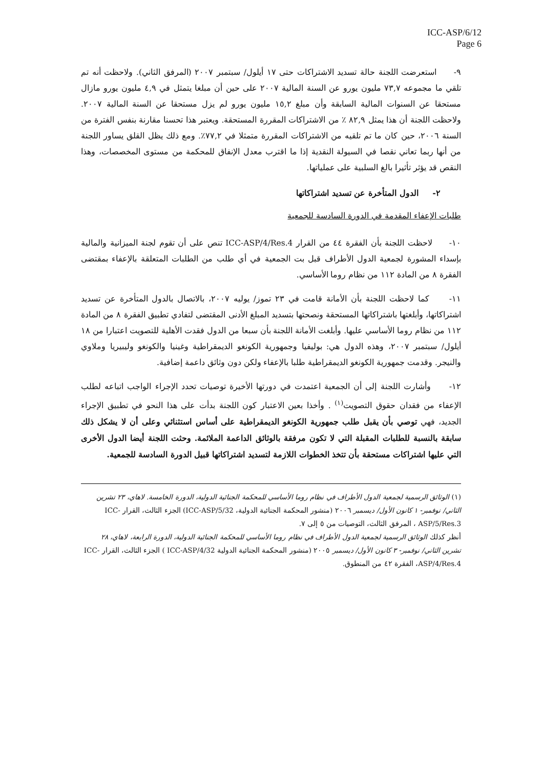ICC-ASP/6/12
Page 6
٩- استعرضت اللجنة حالة تسديد الاشتراكات حتى ١٧ أيلول/ سبتمبر ٢٠٠٧ (المرفق الثاني). ولاحظت أنه تم تلقي ما مجموعه ٧٣,٧ مليون يورو عن السنة المالية ٢٠٠٧ على حين أن مبلغا يتمثل في ٤,٩ مليون يورو مازال مستحقا عن السنوات المالية السابقة وأن مبلغ ١٥,٢ مليون يورو لم يزل مستحقا عن السنة المالية ٢٠٠٧. ولاحظت اللجنة أن هذا يمثل ٨٢,٩ ٪ من الاشتراكات المقررة المستحقة. ويعتبر هذا تحسنا مقارنة بنفس الفترة من السنة ٢٠٠٦، حين كان ما تم تلقيه من الاشتراكات المقررة متمثلا في ٧٧,٢٪. ومع ذلك يظل القلق يساور اللجنة من أنها ربما تعاني نقصا في السيولة النقدية إذا ما اقترب معدل الإنفاق للمحكمة من مستوى المخصصات، وهذا النقص قد يؤثر تأثيرا بالغ السلبية على عملياتها.
٢- الدول المتأخرة عن تسديد اشتراكاتها
طلبات الإعفاء المقدمة في الدورة السادسة للجمعية
١٠- لاحظت اللجنة بأن الفقرة ٤٤ من القرار ICC-ASP/4/Res.4 تنص على أن تقوم لجنة الميزانية والمالية بإسداء المشورة لجمعية الدول الأطراف قبل بت الجمعية في أي طلب من الطلبات المتعلقة بالإعفاء بمقتضى الفقرة ٨ من المادة ١١٢ من نظام روما الأساسي.
١١- كما لاحظت اللجنة بأن الأمانة قامت في ٢٣ تموز/ يوليه ٢٠٠٧، بالاتصال بالدول المتأخرة عن تسديد اشتراكاتها، وأبلغتها باشتراكاتها المستحقة ونصحتها بتسديد المبلغ الأدنى المقتضى لتفادي تطبيق الفقرة ٨ من المادة ١١٢ من نظام روما الأساسي عليها. وأبلغت الأمانة اللجنة بأن سبعا من الدول فقدت الأهلية للتصويت اعتبارا من ١٨ أيلول/ سبتمبر ٢٠٠٧، وهذه الدول هي: بوليفيا وجمهورية الكونغو الديمقراطية وغينيا والكونغو وليبيريا وملاوي والنيجر. وقدمت جمهورية الكونغو الديمقراطية طلبا بالإعفاء ولكن دون وثائق داعمة إضافية.
١٢- وأشارت اللجنة إلى أن الجمعية اعتمدت في دورتها الأخيرة توصيات تحدد الإجراء الواجب اتباعه لطلب الإعفاء من فقدان حقوق التصويت<sup>(١)</sup> . وأخذا بعين الاعتبار كون اللجنة بدأت على هذا النحو في تطبيق الإجراء الجديد، فهي توصي بأن يقبل طلب جمهورية الكونغو الديمقراطية على أساس استثنائي وعلى أن لا يشكل ذلك سابقة بالنسبة للطلبات المقبلة التي لا تكون مرفقة بالوثائق الداعمة الملائمة. وحثت اللجنة أيضا الدول الأخرى التي عليها اشتراكات مستحقة بأن تتخذ الخطوات اللازمة لتسديد اشتراكاتها قبيل الدورة السادسة للجمعية.
(١) الوثائق الرسمية لجمعية الدول الأطراف في نظام روما الأساسي للمحكمة الجنائية الدولية، الدورة الخامسة. لاهاي، ٢٣ تشرين الثاني/ نوفمبر- ١ كانون الأول/ ديسمبر ٢٠٠٦ (منشور المحكمة الجنائية الدولية، ICC-ASP/5/32) الجزء الثالث، القرار ICC-ASP/5/Res.3 ، المرفق الثالث، التوصيات من ٥ إلى ٧.
أنظر كذلك الوثائق الرسمية لجمعية الدول الأطراف في نظام روما الأساسي للمحكمة الجنائية الدولية، الدورة الرابعة، لاهاي، ٢٨ تشرين الثاني/ نوفمبر- ٣ كانون الأول/ ديسمبر ٢٠٠٥ (منشور المحكمة الجنائية الدولية ICC-ASP/4/32 ) الجزء الثالث، القرار ICC-ASP/4/Res.4، الفقرة ٤٢ من المنطوق.